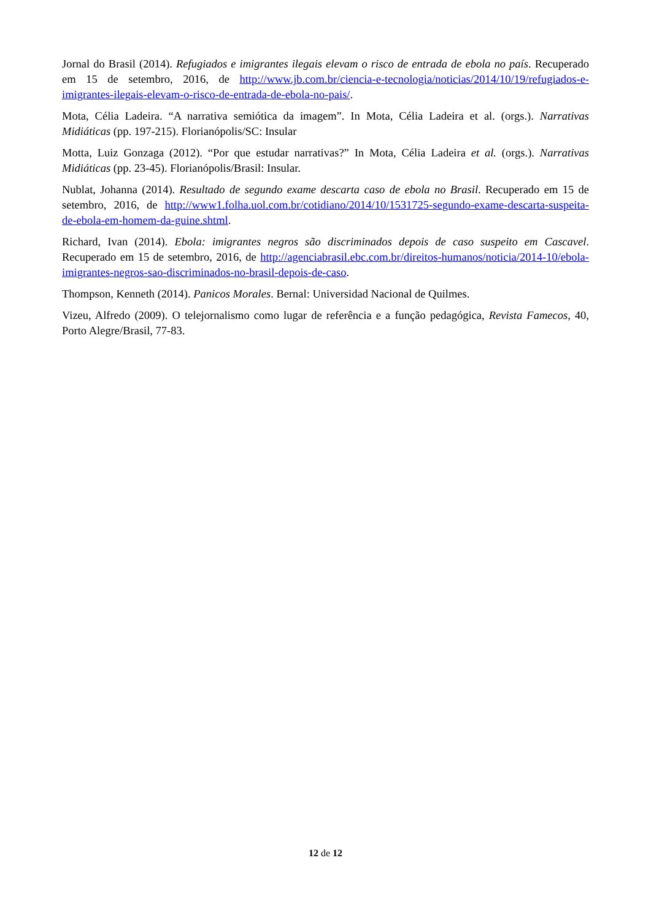Jornal do Brasil (2014). Refugiados e imigrantes ilegais elevam o risco de entrada de ebola no país. Recuperado em 15 de setembro, 2016, de http://www.jb.com.br/ciencia-e-tecnologia/noticias/2014/10/19/refugiados-e-imigrantes-ilegais-elevam-o-risco-de-entrada-de-ebola-no-pais/.
Mota, Célia Ladeira. “A narrativa semiótica da imagem”. In Mota, Célia Ladeira et al. (orgs.). Narrativas Midiáticas (pp. 197-215). Florianópolis/SC: Insular
Motta, Luiz Gonzaga (2012). “Por que estudar narrativas?” In Mota, Célia Ladeira et al. (orgs.). Narrativas Midiáticas (pp. 23-45). Florianópolis/Brasil: Insular.
Nublat, Johanna (2014). Resultado de segundo exame descarta caso de ebola no Brasil. Recuperado em 15 de setembro, 2016, de http://www1.folha.uol.com.br/cotidiano/2014/10/1531725-segundo-exame-descarta-suspeita-de-ebola-em-homem-da-guine.shtml.
Richard, Ivan (2014). Ebola: imigrantes negros são discriminados depois de caso suspeito em Cascavel. Recuperado em 15 de setembro, 2016, de http://agenciabrasil.ebc.com.br/direitos-humanos/noticia/2014-10/ebola-imigrantes-negros-sao-discriminados-no-brasil-depois-de-caso.
Thompson, Kenneth (2014). Panicos Morales. Bernal: Universidad Nacional de Quilmes.
Vizeu, Alfredo (2009). O telejornalismo como lugar de referência e a função pedagógica, Revista Famecos, 40, Porto Alegre/Brasil, 77-83.
12 de 12